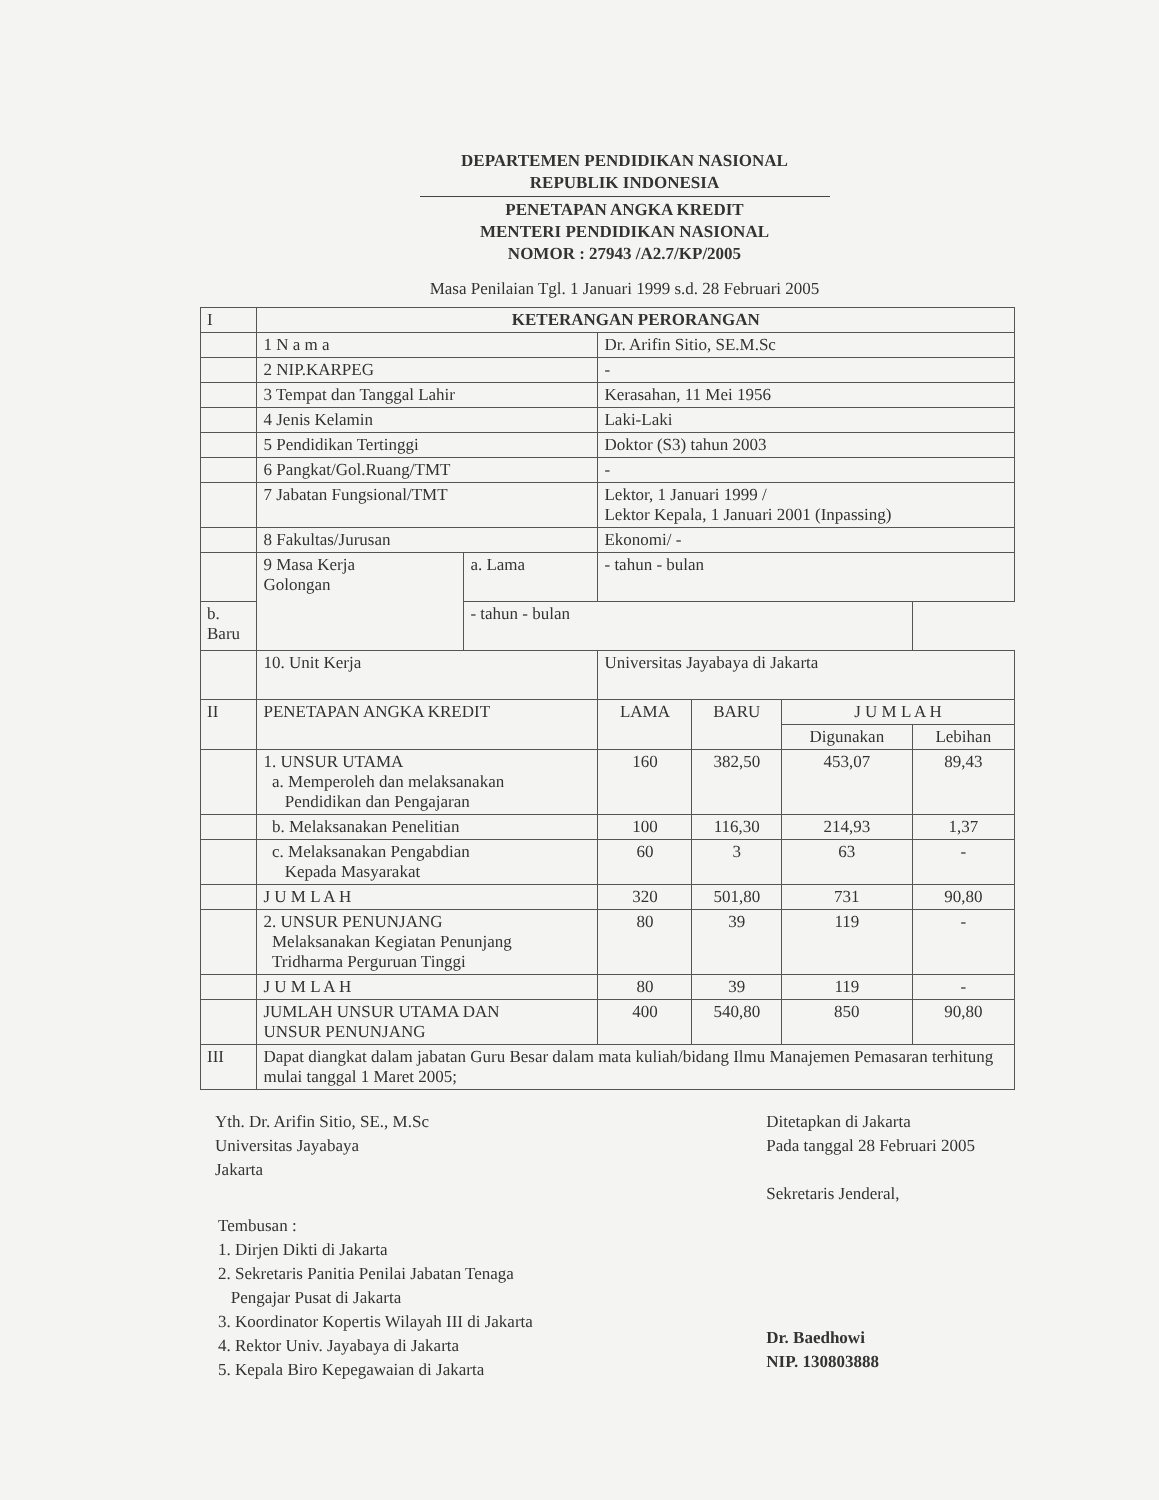DEPARTEMEN PENDIDIKAN NASIONAL
REPUBLIK INDONESIA
PENETAPAN ANGKA KREDIT
MENTERI PENDIDIKAN NASIONAL
NOMOR : 27943 /A2.7/KP/2005
Masa Penilaian Tgl. 1 Januari 1999 s.d. 28 Februari 2005
| I | KETERANGAN PERORANGAN | | | | | |
| | 1 N a m a | | Dr. Arifin Sitio, SE.M.Sc | | | |
| | 2 NIP.KARPEG | | - | | | |
| | 3 Tempat dan Tanggal Lahir | | Kerasahan, 11 Mei 1956 | | | |
| | 4 Jenis Kelamin | | Laki-Laki | | | |
| | 5 Pendidikan Tertinggi | | Doktor (S3) tahun 2003 | | | |
| | 6 Pangkat/Gol.Ruang/TMT | | - | | | |
| | 7 Jabatan Fungsional/TMT | | Lektor, 1 Januari 1999 / Lektor Kepala, 1 Januari 2001 (Inpassing) | | | |
| | 8 Fakultas/Jurusan | | Ekonomi/ - | | | |
| | 9 Masa Kerja Golongan | a. Lama | - tahun - bulan | | | |
| b. Baru | | - tahun - bulan | | | | |
| | 10. Unit Kerja | | Universitas Jayabaya di Jakarta | | | |
| II | PENETAPAN ANGKA KREDIT | | LAMA | BARU | J U M L A H | |
| | | | | | Digunakan | Lebihan |
| | 1. UNSUR UTAMA a. Memperoleh dan melaksanakan Pendidikan dan Pengajaran | | 160 | 382,50 | 453,07 | 89,43 |
| | b. Melaksanakan Penelitian | | 100 | 116,30 | 214,93 | 1,37 |
| | c. Melaksanakan Pengabdian Kepada Masyarakat | | 60 | 3 | 63 | - |
| | J U M L A H | | 320 | 501,80 | 731 | 90,80 |
| | 2. UNSUR PENUNJANG Melaksanakan Kegiatan Penunjang Tridharma Perguruan Tinggi | | 80 | 39 | 119 | - |
| | J U M L A H | | 80 | 39 | 119 | - |
| | JUMLAH UNSUR UTAMA DAN UNSUR PENUNJANG | | 400 | 540,80 | 850 | 90,80 |
| III | Dapat diangkat dalam jabatan Guru Besar dalam mata kuliah/bidang Ilmu Manajemen Pemasaran terhitung mulai tanggal 1 Maret 2005; | | | | | |
Yth. Dr. Arifin Sitio, SE., M.Sc
Universitas Jayabaya
Jakarta
Ditetapkan di Jakarta
Pada tanggal 28 Februari 2005
Sekretaris Jenderal,
Dr. Baedhowi
NIP. 130803888
Tembusan :
1. Dirjen Dikti di Jakarta
2. Sekretaris Panitia Penilai Jabatan Tenaga
Pengajar Pusat di Jakarta
3. Koordinator Kopertis Wilayah III di Jakarta
4. Rektor Univ. Jayabaya di Jakarta
5. Kepala Biro Kepegawaian di Jakarta